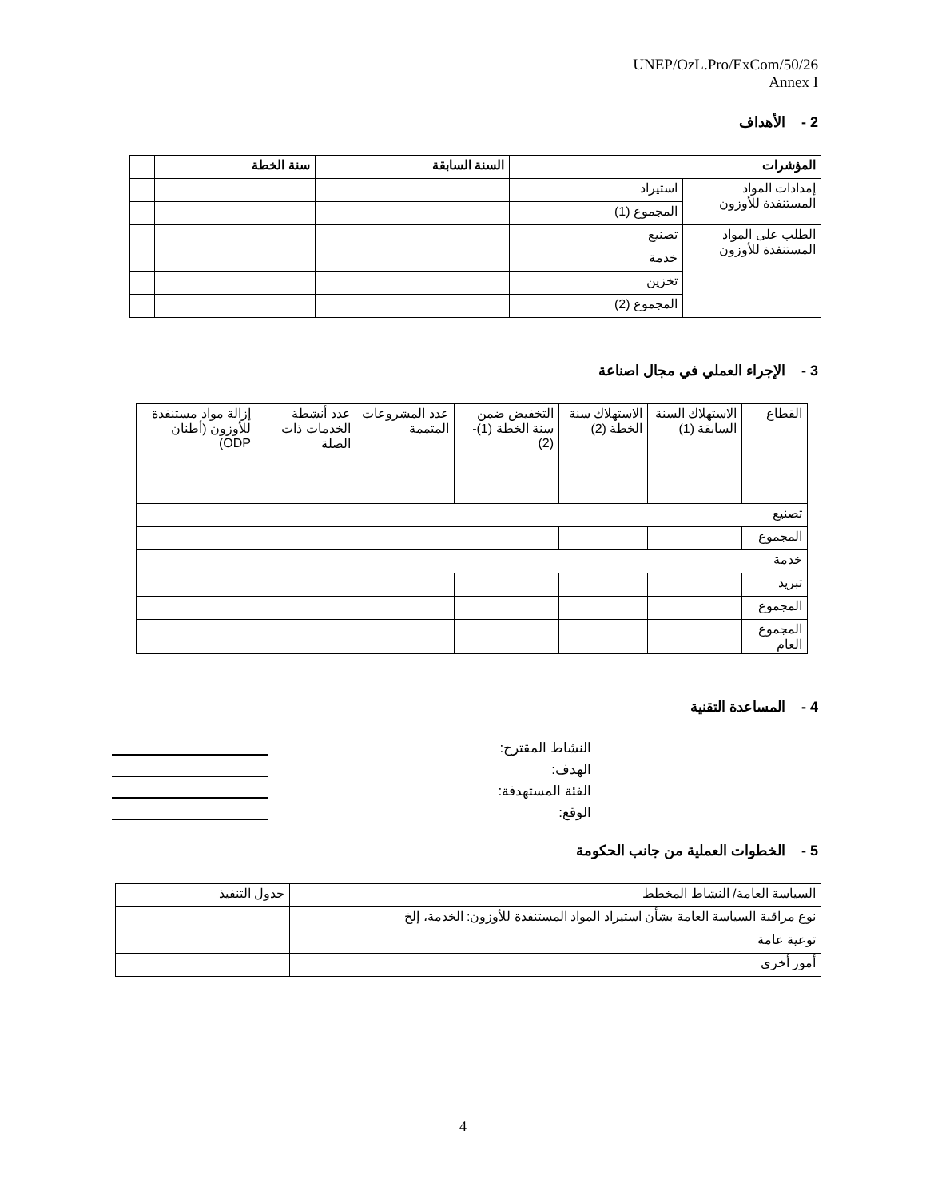UNEP/OzL.Pro/ExCom/50/26
Annex I
2 - الأهداف
| المؤشرات | | السنة السابقة | سنة الخطة | |
| --- | --- | --- | --- | --- |
| إمدادات المواد المستنفدة للأوزون | استيراد | | | |
| | المجموع (1) | | | |
| الطلب على المواد المستنفدة للأوزون | تصنيع | | | |
| | خدمة | | | |
| | تخزين | | | |
| | المجموع (2) | | | |
3 - الإجراء العملي في مجال اصناعة
| القطاع | الاستهلاك السنة السابقة (1) | الاستهلاك سنة الخطة (2) | التخفيض ضمن سنة الخطة (1)-(2) | عدد المشروعات المتممة | عدد أنشطة الخدمات ذات الصلة | إزالة مواد مستنفدة للأوزون (أطنان ODP) |
| تصنيع | | | | | | |
| المجموع | | | | | | |
| خدمة | | | | | | |
| تبريد | | | | | | |
| المجموع | | | | | | |
| المجموع العام | | | | | | |
4 - المساعدة التقنية
النشاط المقترح:
الهدف:
الفئة المستهدفة:
الوقع:
5 - الخطوات العملية من جانب الحكومة
| السياسة العامة/ النشاط المخطط | جدول التنفيذ |
| نوع مراقبة السياسة العامة بشأن استيراد المواد المستنفدة للأوزون: الخدمة، إلخ | |
| توعية عامة | |
| أمور أخرى | |
4